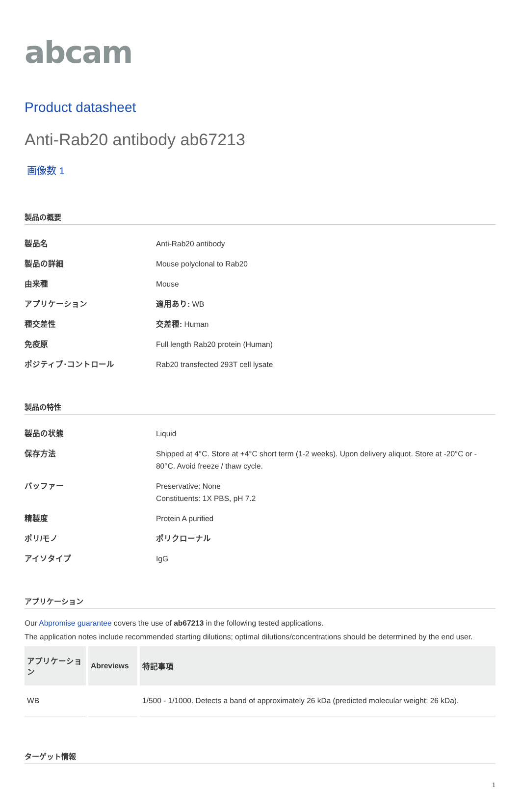abcam
Product datasheet
Anti-Rab20 antibody ab67213
画像数 1
製品の概要
| 製品名 | Anti-Rab20 antibody |
| 製品の詳細 | Mouse polyclonal to Rab20 |
| 由来種 | Mouse |
| アプリケーション | 適用あり: WB |
| 種交差性 | 交差種: Human |
| 免疫原 | Full length Rab20 protein (Human) |
| ポジティブ･コントロール | Rab20 transfected 293T cell lysate |
製品の特性
| 製品の状態 | Liquid |
| 保存方法 | Shipped at 4°C. Store at +4°C short term (1-2 weeks). Upon delivery aliquot. Store at -20°C or - 80°C. Avoid freeze / thaw cycle. |
| バッファー | Preservative: None Constituents: 1X PBS, pH 7.2 |
| 精製度 | Protein A purified |
| ポリ/モノ | ポリクローナル |
| アイソタイプ | IgG |
アプリケーション
Our Abpromise guarantee covers the use of ab67213 in the following tested applications.
The application notes include recommended starting dilutions; optimal dilutions/concentrations should be determined by the end user.
| アプリケーション | Abreviews | 特記事項 |
| --- | --- | --- |
| WB | | 1/500 - 1/1000. Detects a band of approximately 26 kDa (predicted molecular weight: 26 kDa). |
ターゲット情報
1